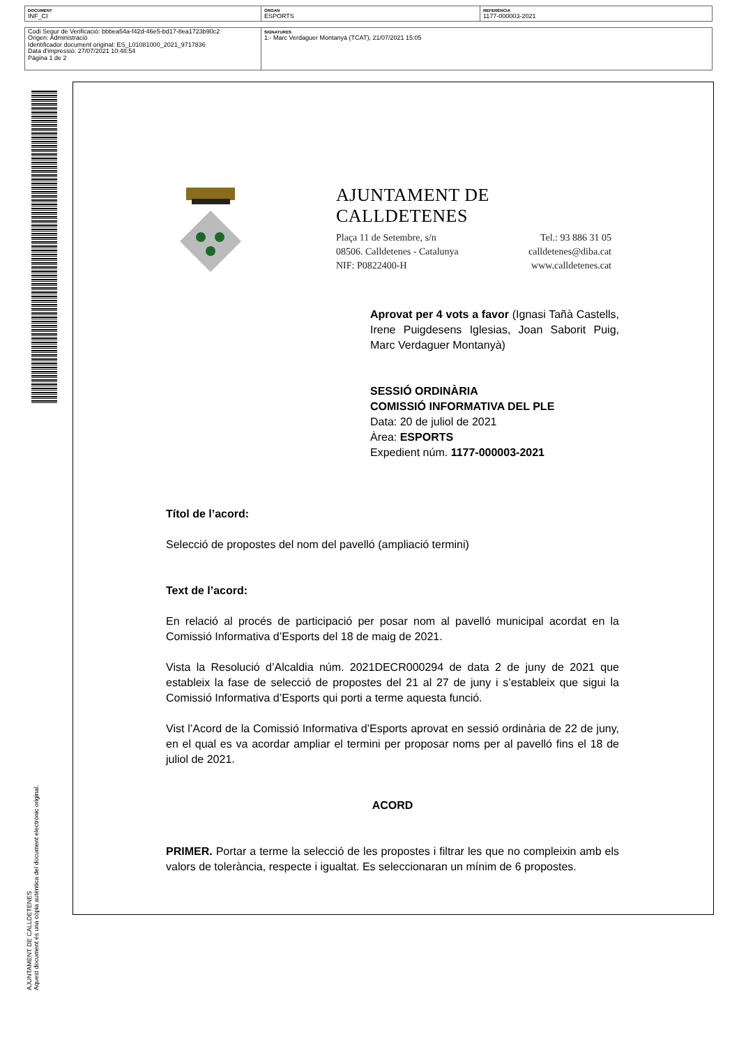| DOCUMENT INF_CI | ÒRGAN ESPORTS | REFERÈNCIA 1177-000003-2021 |
| Codi Segur de Verificació: bbbea54a-f42d-46e5-bd17-8ea1723b90c2 Origen: Administració Identificador document original: ES_L01081000_2021_9717836 Data d'impressió: 27/07/2021 10:48:54 Pàgina 1 de 2 | SIGNATURES 1.- Marc Verdaguer Montanyà (TCAT), 21/07/2021 15:05 |
AJUNTAMENT DE CALLDETENES
Aquest document és una còpia autèntica del document electrònic original.
AJUNTAMENT DE CALLDETENES
Plaça 11 de Setembre, s/n Tel.: 93 886 31 05
08506. Calldetenes - Catalunya calldetenes@diba.cat
NIF: P0822400-H www.calldetenes.cat
Aprovat per 4 vots a favor (Ignasi Tañà Castells, Irene Puigdesens Iglesias, Joan Saborit Puig, Marc Verdaguer Montanyà)
SESSIÓ ORDINÀRIA
COMISSIÓ INFORMATIVA DEL PLE
Data: 20 de juliol de 2021
Àrea: ESPORTS
Expedient núm. 1177-000003-2021
Títol de l’acord:
Selecció de propostes del nom del pavelló (ampliació termini)
Text de l’acord:
En relació al procés de participació per posar nom al pavelló municipal acordat en la Comissió Informativa d’Esports del 18 de maig de 2021.
Vista la Resolució d’Alcaldia núm. 2021DECR000294 de data 2 de juny de 2021 que estableix la fase de selecció de propostes del 21 al 27 de juny i s’estableix que sigui la Comissió Informativa d’Esports qui porti a terme aquesta funció.
Vist l’Acord de la Comissió Informativa d’Esports aprovat en sessió ordinària de 22 de juny, en el qual es va acordar ampliar el termini per proposar noms per al pavelló fins el 18 de juliol de 2021.
ACORD
PRIMER. Portar a terme la selecció de les propostes i filtrar les que no compleixin amb els valors de tolerància, respecte i igualtat. Es seleccionaran un mínim de 6 propostes.